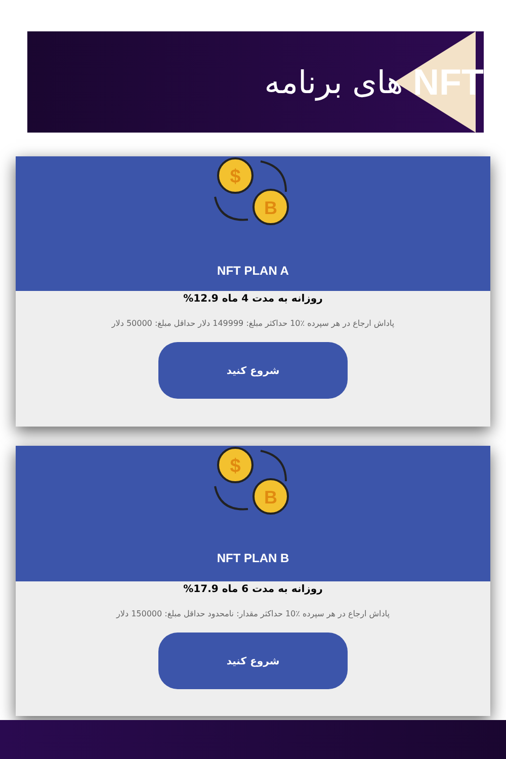NFT های برنامه
$
B
NFT PLAN A
روزانه به مدت 4 ماه 12.9%
پاداش ارجاع در هر سپرده ٪10 حداکثر مبلغ: 149999 دلار حداقل مبلغ: 50000 دلار
شروع کنید
$
B
NFT PLAN B
روزانه به مدت 6 ماه 17.9%
پاداش ارجاع در هر سپرده ٪10 حداکثر مقدار: نامحدود حداقل مبلغ: 150000 دلار
شروع کنید